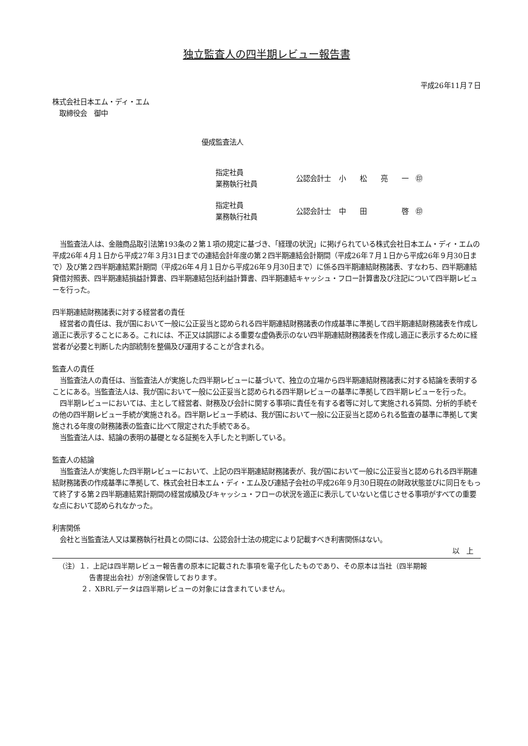独立監査人の四半期レビュー報告書
平成26年11月７日
株式会社日本エム・ディ・エム
　取締役会　御中
優成監査法人
| 指定社員 業務執行社員 | 公認会計士 | 小 松 亮 一 ㊞ |
| 指定社員 業務執行社員 | 公認会計士 | 中 田 啓 ㊞ |
当監査法人は、金融商品取引法第193条の２第１項の規定に基づき、「経理の状況」に掲げられている株式会社日本エム・ディ・エムの平成26年４月１日から平成27年３月31日までの連結会計年度の第２四半期連結会計期間（平成26年７月１日から平成26年９月30日まで）及び第２四半期連結累計期間（平成26年４月１日から平成26年９月30日まで）に係る四半期連結財務諸表、すなわち、四半期連結貸借対照表、四半期連結損益計算書、四半期連結包括利益計算書、四半期連結キャッシュ・フロー計算書及び注記について四半期レビューを行った。
四半期連結財務諸表に対する経営者の責任
経営者の責任は、我が国において一般に公正妥当と認められる四半期連結財務諸表の作成基準に準拠して四半期連結財務諸表を作成し適正に表示することにある。これには、不正又は誤謬による重要な虚偽表示のない四半期連結財務諸表を作成し適正に表示するために経営者が必要と判断した内部統制を整備及び運用することが含まれる。
監査人の責任
当監査法人の責任は、当監査法人が実施した四半期レビューに基づいて、独立の立場から四半期連結財務諸表に対する結論を表明することにある。当監査法人は、我が国において一般に公正妥当と認められる四半期レビューの基準に準拠して四半期レビューを行った。
四半期レビューにおいては、主として経営者、財務及び会計に関する事項に責任を有する者等に対して実施される質問、分析的手続その他の四半期レビュー手続が実施される。四半期レビュー手続は、我が国において一般に公正妥当と認められる監査の基準に準拠して実施される年度の財務諸表の監査に比べて限定された手続である。
当監査法人は、結論の表明の基礎となる証拠を入手したと判断している。
監査人の結論
当監査法人が実施した四半期レビューにおいて、上記の四半期連結財務諸表が、我が国において一般に公正妥当と認められる四半期連結財務諸表の作成基準に準拠して、株式会社日本エム・ディ・エム及び連結子会社の平成26年９月30日現在の財政状態並びに同日をもって終了する第２四半期連結累計期間の経営成績及びキャッシュ・フローの状況を適正に表示していないと信じさせる事項がすべての重要な点において認められなかった。
利害関係
会社と当監査法人又は業務執行社員との間には、公認会計士法の規定により記載すべき利害関係はない。
以　上
（注）１．上記は四半期レビュー報告書の原本に記載された事項を電子化したものであり、その原本は当社（四半期報
告書提出会社）が別途保管しております。
２．XBRLデータは四半期レビューの対象には含まれていません。